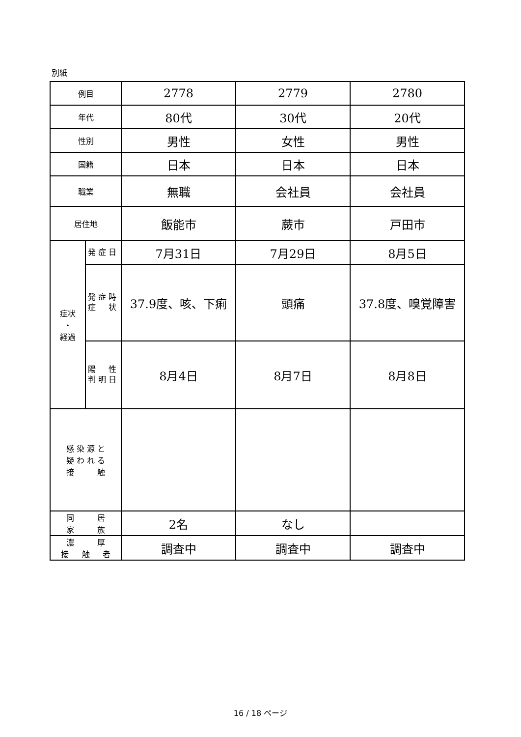別紙
| 例目 | | 2778 | 2779 | 2780 |
| 年代 | | 80代 | 30代 | 20代 |
| 性別 | | 男性 | 女性 | 男性 |
| 国籍 | | 日本 | 日本 | 日本 |
| 職業 | | 無職 | 会社員 | 会社員 |
| 居住地 | | 飯能市 | 蕨市 | 戸田市 |
| 症状 ・ 経過 | 発 症 日 | 7月31日 | 7月29日 | 8月5日 |
| | 発 症 時 症 状 | 37.9度、咳、下痢 | 頭痛 | 37.8度、嗅覚障害 |
| | 陽 性 判 明 日 | 8月4日 | 8月7日 | 8月8日 |
| 感 染 源 と 疑 わ れ る 接 触 | | | | |
| 同 居 家 族 | | 2名 | なし | |
| 濃 厚 接 触 者 | | 調査中 | 調査中 | 調査中 |
16 / 18 ページ